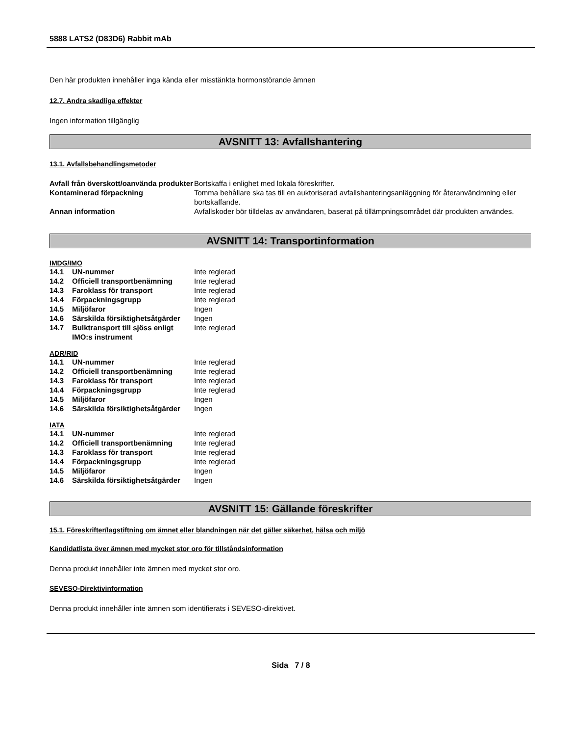5888 LATS2 (D83D6) Rabbit mAb
Den här produkten innehåller inga kända eller misstänkta hormonstörande ämnen
12.7. Andra skadliga effekter
Ingen information tillgänglig
AVSNITT 13: Avfallshantering
13.1. Avfallsbehandlingsmetoder
| Avfall från överskott/oanvända produkter | Bortskaffa i enlighet med lokala föreskrifter. |
| Kontaminerad förpackning | Tomma behållare ska tas till en auktoriserad avfallshanteringsanläggning för återanvändmning eller bortskaffande. |
| Annan information | Avfallskoder bör tilldelas av användaren, baserat på tillämpningsområdet där produkten användes. |
AVSNITT 14: Transportinformation
IMDG/IMO
| 14.1 | UN-nummer | Inte reglerad |
| 14.2 | Officiell transportbenämning | Inte reglerad |
| 14.3 | Faroklass för transport | Inte reglerad |
| 14.4 | Förpackningsgrupp | Inte reglerad |
| 14.5 | Miljöfaror | Ingen |
| 14.6 | Särskilda försiktighetsåtgärder | Ingen |
| 14.7 | Bulktransport till sjöss enligt IMO:s instrument | Inte reglerad |
ADR/RID
| 14.1 | UN-nummer | Inte reglerad |
| 14.2 | Officiell transportbenämning | Inte reglerad |
| 14.3 | Faroklass för transport | Inte reglerad |
| 14.4 | Förpackningsgrupp | Inte reglerad |
| 14.5 | Miljöfaror | Ingen |
| 14.6 | Särskilda försiktighetsåtgärder | Ingen |
IATA
| 14.1 | UN-nummer | Inte reglerad |
| 14.2 | Officiell transportbenämning | Inte reglerad |
| 14.3 | Faroklass för transport | Inte reglerad |
| 14.4 | Förpackningsgrupp | Inte reglerad |
| 14.5 | Miljöfaror | Ingen |
| 14.6 | Särskilda försiktighetsåtgärder | Ingen |
AVSNITT 15: Gällande föreskrifter
15.1. Föreskrifter/lagstiftning om ämnet eller blandningen när det gäller säkerhet, hälsa och miljö
Kandidatlista över ämnen med mycket stor oro för tillståndsinformation
Denna produkt innehåller inte ämnen med mycket stor oro.
SEVESO-Direktivinformation
Denna produkt innehåller inte ämnen som identifierats i SEVESO-direktivet.
Sida 7 / 8